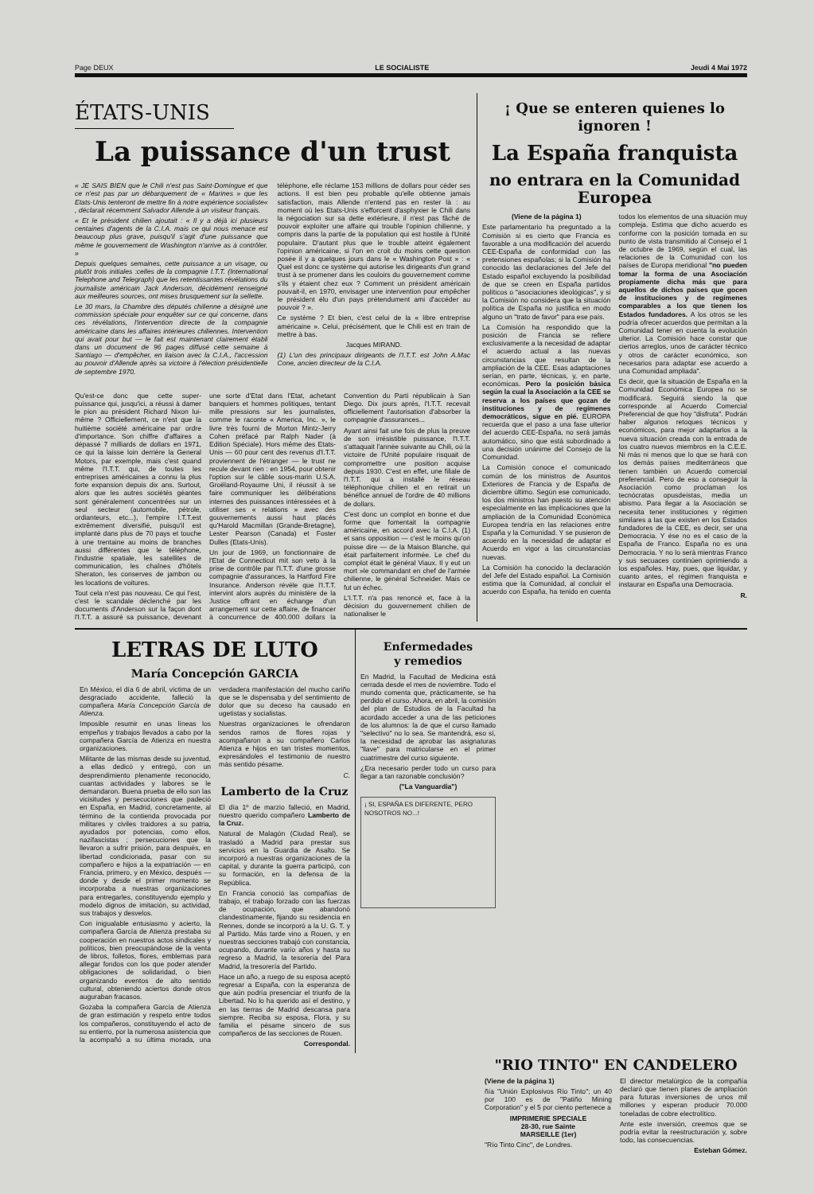Page DEUX LE SOCIALISTE Jeudi 4 Mai 1972
ÉTATS-UNIS
La puissance d'un trust
« JE SAIS BIEN que le Chili n'est pas Saint-Domingue et que ce n'est pas par un débarquement de « Marines » que les Etats-Unis tenteront de mettre fin à notre expérience socialiste« , déclarait récemment Salvador Allende à un visiteur français.
« Et le président chilien ajoutait : « Il y a déjà ici plusieurs centaines d'agents de la C.I.A. mais ce qui nous menace est beaucoup plus grave, puisqu'il s'agit d'une puissance que même le gouvernement de Washington n'arrive as à contrôler. »
Depuis quelques semaines, cette puissance a un visage, ou plutôt trois initiales :celles de la compagnie I.T.T. (International Telephone and Telegraph) que les retentissantes révélations du journaliste américain Jack Anderson, décidément renseigné aux meilleures sources, ont mises brusquement sur la sellette.
Le 30 mars, la Chambre des députés chilienne a désigné une commission spéciale pour enquêter sur ce qui concerne, dans ces révélations, l'intervention directe de la compagnie américaine dans les affaires intérieures chiliennes. Intervention qui avait pour but — le fait est maintenant clairement établi dans un document de 96 pages diffusé cette semaine à Santiago — d'empêcher, en liaison avec la C.I.A., l'accession au pouvoir d'Allende après sa victoire à l'élection présidentielle de septembre 1970.
téléphone, elle réclame 153 millions de dollars pour céder ses actions. Il est bien peu probable qu'elle obtienne jamais satisfaction, mais Allende n'entend pas en rester là : au moment où les Etats-Unis s'efforcent d'asphyxier le Chili dans la négociation sur sa dette extérieure, il n'est pas fâché de pouvoir exploiter une affaire qui trouble l'opinion chilienne, y compris dans la partie de la population qui est hostile à l'Unité populaire. D'autant plus que le trouble atteint également l'opinion américaine, si l'on en croit du moins cette question posée il y a quelques jours dans le « Washington Post » : « Quel est donc ce système qui autorise les dirigeants d'un grand trust à se promener dans les couloirs du gouvernement comme s'ils y étaient chez eux ? Comment un président américain pouvait-il, en 1970, envisager une intervention pour empêcher le président élu d'un pays prétendument ami d'accéder au pouvoir ? ».
Ce système ? Et bien, c'est celui de la « libre entreprise américaine ». Celui, précisément, que le Chili est en train de mettre à bas.
Jacques MIRAND.
(1) L'un des principaux dirigeants de l'I.T.T. est John A.Mac Cone, ancien directeur de la C.I.A.
Qu'est-ce donc que cette super-puissance qui, jusqu'ici, a réussi à damer le pion au président Richard Nixon lui-même ? Officiellement, ce n'est que la huitième société américaine par ordre d'importance. Son chiffre d'affaires a dépassé 7 milliards de dollars en 1971, ce qui la laisse loin derrière la General Motors, par exemple, mais c'est quand même l'I.T.T. qui, de toutes les entreprises américaines a connu la plus forte expansion depuis dix ans. Surtout, alors que les autres sociétés géantes sont généralement concentrées sur un seul secteur (automobile, pétrole, ordianteurs, etc...), l'empire I.T.T.est extrêmement diversifié, puisqu'il est implanté dans plus de 70 pays et touche à une trentaine au moins de branches aussi différentes que le téléphone, l'industrie spatiale, les satellites de communication, les chaînes d'hôtels Sheraton, les conserves de jambon ou les locations de voitures.
Tout cela n'est pas nouveau. Ce qui l'est, c'est le scandale déclenché par les documents d'Anderson sur la façon dont l'I.T.T. a assuré sa puissance, devenant une sorte d'Etat dans l'Etat, achetant banquiers et hommes politiques, tentant mille pressions sur les journalistes, comme le raconte « America, Inc. », le livre très fourni de Morton Mintz-Jerry Cohen préfacé par Ralph Nader (à Edition Spéciale). Hors même des Etats-Unis — 60 pour cent des revenus d'I.T.T. proviennent de l'étranger — le trust ne recule devant rien : en 1954, pour obtenir l'option sur le câble sous-marin U.S.A. Groëland-Royaume Uni, il réussit à se faire communiquer les délibérations internes des puissances intéressées et à utiliser ses « relations » avec des gouvernements aussi haut placés qu'Harold Macmillan (Grande-Bretagne), Lester Pearson (Canada) et Foster Dulles (Etats-Unis).
Un jour de 1969, un fonctionnaire de l'Etat de Connecticut mit son veto à la prise de contrôle par l'I.T.T. d'une grosse compagnie d'assurances, la Hartford Fire Insurance. Anderson révèle que l'I.T.T. intervint alors auprès du ministère de la Justice offrant en échange d'un arrangement sur cette affaire, de financer à concurrence de 400.000 dollars la Convention du Parti républicain à San Diego. Dix jours après, l'I.T.T. recevait officiellement l'autorisation d'absorber la compagnie d'assurances...
Ayant ainsi fait une fois de plus la preuve de son irrésistible puissance, l'I.T.T. s'attaquait l'année suivante au Chili, où la victoire de l'Unité populaire risquait de compromettre une position acquise depuis 1930. C'est en effet, une filiale de l'I.T.T. qui a installé le réseau téléphonique chilien et en retirait un bénéfice annuel de l'ordre de 40 millions de dollars.
C'est donc un complot en bonne et due forme que fomentait la compagnie américaine, en accord avec la C.I.A. (1) et sans opposition — c'est le moins qu'on puisse dire — de la Maison Blanche, qui était parfaitement informée. Le chef du complot était le général Viaux. Il y eut un mort »le commandant en chef de l'armée chilienne, le général Schneider. Mais ce fut un échec.
L'I.T.T. n'a pas renoncé et, face à la décision du gouvernement chilien de nationaliser le
¡ Que se enteren quienes lo ignoren !
La España franquista
no entrara en la Comunidad Europea
(Viene de la página 1)
Este parlamentario ha preguntado a la Comisión si es cierto que Francia es favorable a una modificación del acuerdo CEE-España de conformidad con las pretensiones españolas; si la Comisión ha conocido las declaraciones del Jefe del Estado español excluyendo la posibilidad de que se creen en España partidos políticos o "asociaciones ideológicas", y si la Comisión no considera que la situación política de España no justifica en modo alguno un "trato de favor" para ese país.
La Comisión ha respondido que la posición de Francia se refiere exclusivamente a la necesidad de adaptar el acuerdo actual a las nuevas circunstancias que resultan de la ampliación de la CEE. Esas adaptaciones serían, en parte, técnicas, y, en parte, económicas. Pero la posición básica según la cual la Asociación a la CEE se reserva a los países que gozan de instituciones y de regímenes democráticos, sigue en pié. EUROPA recuerda que el paso a una fase ulterior del acuerdo CEE-España, no será jamás automático, sino que está subordinado a una decisión unánime del Consejo de la Comunidad.
La Comisión conoce el comunicado común de los ministros de Asuntos Exteriores de Francia y de España de diciembre último. Según ese comunicado, los dos ministros han puesto su atención especialmente en las implicaciones que la ampliación de la Comunidad Económica Europea tendría en las relaciones entre España y la Comunidad. Y se pusieron de acuerdo en la necesidad de adaptar el Acuerdo en vigor a las circunstancias nuevas.
La Comisión ha conocido la declaración del Jefe del Estado español. La Comisión estima que la Comunidad, al concluir el acuerdo con España, ha tenido en cuenta todos los elementos de una situación muy compleja. Estima que dicho acuerdo es conforme con la posición tomada en su punto de vista transmitido al Consejo el 1 de octubre de 1969, según el cual, las relaciones de la Comunidad con los países de Europa meridional "no pueden tomar la forma de una Asociación propiamente dicha más que para aquellos de dichos países que gocen de instituciones y de regímenes comparables a los que tienen los Estados fundadores. A los otros se les podría ofrecer acuerdos que permitan a la Comunidad tener en cuenta la evolución ulterior. La Comisión hace constar que ciertos arreglos, unos de carácter técnico y otros de carácter económico, son necesarios para adaptar ese acuerdo a una Comunidad ampliada".
Es decir, que la situación de España en la Comunidad Económica Europea no se modificará. Seguirá siendo la que corresponde al Acuerdo Comercial Preferencial de que hoy "disfruta". Podrán haber algunos retoques técnicos y económicos, para mejor adaptarlos a la nueva situación creada con la entrada de los cuatro nuevos miembros en la C.E.E. Ni más ni menos que lo que se hará con los demás países mediterráneos que tienen también un Acuerdo comercial preferencial. Pero de eso a conseguir la Asociación como proclaman los tecnócratas opusdeístas, media un abismo. Para llegar a la Asociación se necesita tener instituciones y régimen similares a las que existen en los Estados fundadores de la CEE, es decir, ser una Democracia. Y ése no es el caso de la España de Franco. España no es una Democracia. Y no lo será mientras Franco y sus secuaces continúen oprimiendo a los españoles. Hay, pues, que liquidar, y cuanto antes, el régimen franquista e instaurar en España una Democracia.
R.
LETRAS DE LUTO
María Concepción GARCIA
En México, el día 6 de abril, víctima de un desgraciado accidente, falleció la compañera María Concepción García de Atienza.
Imposible resumir en unas líneas los empeños y trabajos llevados a cabo por la compañera García de Atienza en nuestra organizaciones.
Militante de las mismas desde su juventud, a ellas dedicó y entregó, con un desprendimiento plenamente reconocido, cuantas actividades y labores se le demandaron. Buena prueba de ello son las vicisitudes y persecuciones que padeció en España, en Madrid, concretamente, al término de la contienda provocada por militares y civiles traidores a su patria, ayudados por potencias, como ellos, nazifascistas ; persecuciones que la llevaron a sufrir prisión, para después, en libertad condicionada, pasar con su compañero e hijos a la expatriación — en Francia, primero, y en México, después — donde y desde el primer momento se incorporaba a nuestras organizaciones para entregarles, constituyendo ejemplo y modelo dignos de imitación, su actividad, sus trabajos y desvelos.
Con inigualable entusiasmo y acierto, la compañera García de Atienza prestaba su cooperación en nuestros actos sindicales y políticos, bien preocupándose de la venta de libros, folletos, flores, emblemas para allegar fondos con los que poder atender obligaciones de solidaridad, o bien organizando eventos de alto sentido cultural, obteniendo aciertos donde otros auguraban fracasos.
Gozaba la compañera García de Atienza de gran estimación y respeto entre todos los compañeros, constituyendo el acto de su entierro, por la numerosa asistencia que la acompañó a su última morada, una verdadera manifestación del mucho cariño que se le dispensaba y del sentimiento de dolor que su deceso ha causado en ugetistas y socialistas.
Nuestras organizaciones le ofrendaron sendos ramos de flores rojas y acompañaron a su compañero Carlos Atienza e hijos en tan tristes momentos, expresándoles el testimonio de nuestro más sentido pésame.
C.
Lamberto de la Cruz
El día 1º de marzio falleció, en Madrid, nuestro querido compañero Lamberto de la Cruz.
Natural de Malagón (Ciudad Real), se trasladó a Madrid para prestar sus servicios en la Guardia de Asalto. Se incorporó a nuestras organizaciones de la capital, y durante la guerra participó, con su formación, en la defensa de la República.
En Francia conoció las compañías de trabajo, el trabajo forzado con las fuerzas de ocupación, que abandonó clandestinamente, fijando su residencia en Rennes, donde se incorporó a la U. G. T. y al Partido. Más tarde vino a Rouen, y en nuestras secciones trabajó con constancia, ocupando, durante varío años y hasta su regreso a Madrid, la tesorería del Para Madrid, la tresorería del Partido.
Hace un año, a ruego de su esposa aceptó regresar a España, con la esperanza de que aún podría presenciar el triunfo de la Libertad. No lo ha querido así el destino, y en las tierras de Madrid descansa para siempre. Reciba su esposa, Flora, y su familia el pésame sincero de sus compañeros de las secciones de Rouen.
Correspondal.
Enfermedades
y remedios
En Madrid, la Facultad de Medicina está cerrada desde el mes de noviembre. Todo el mundo comenta que, prácticamente, se ha perdido el curso. Ahora, en abril, la comisión del plan de Estudios de la Facultad ha acordado acceder a una de las peticiones de los alumnos: la de que el curso llamado "selectivo" no lo sea. Se mantendrá, eso sí, la necesidad de aprobar las asignaturas "llave" para matricularse en el primer cuatrimestre del curso siguiente.
¿Era necesario perder todo un curso para llegar a tan razonable conclusión?
("La Vanguardia")
¡ SI, ESPAÑA ES DIFERENTE, PERO NOSOTROS NO...!
"RIO TINTO" EN CANDELERO
(Viene de la página 1)
ñía "Unión Explosivos Río Tinto"; un 40 por 100 es de "Patiño Mining Corporation" y el 5 por ciento pertenece a
IMPRIMERIE SPECIALE
28-30, rue Sainte
MARSEILLE (1er)
"Río Tinto Cinc", de Londres.
El director metalúrgico de la compañía declaró que tienen planes de ampliación para futuras inversiones de unos mil millones y esperan producir 70.000 toneladas de cobre electrolítico.
Ante este inversión, creemos que se podría evitar la reestructuración y, sobre todo, las consecuencias.
Esteban Gómez.